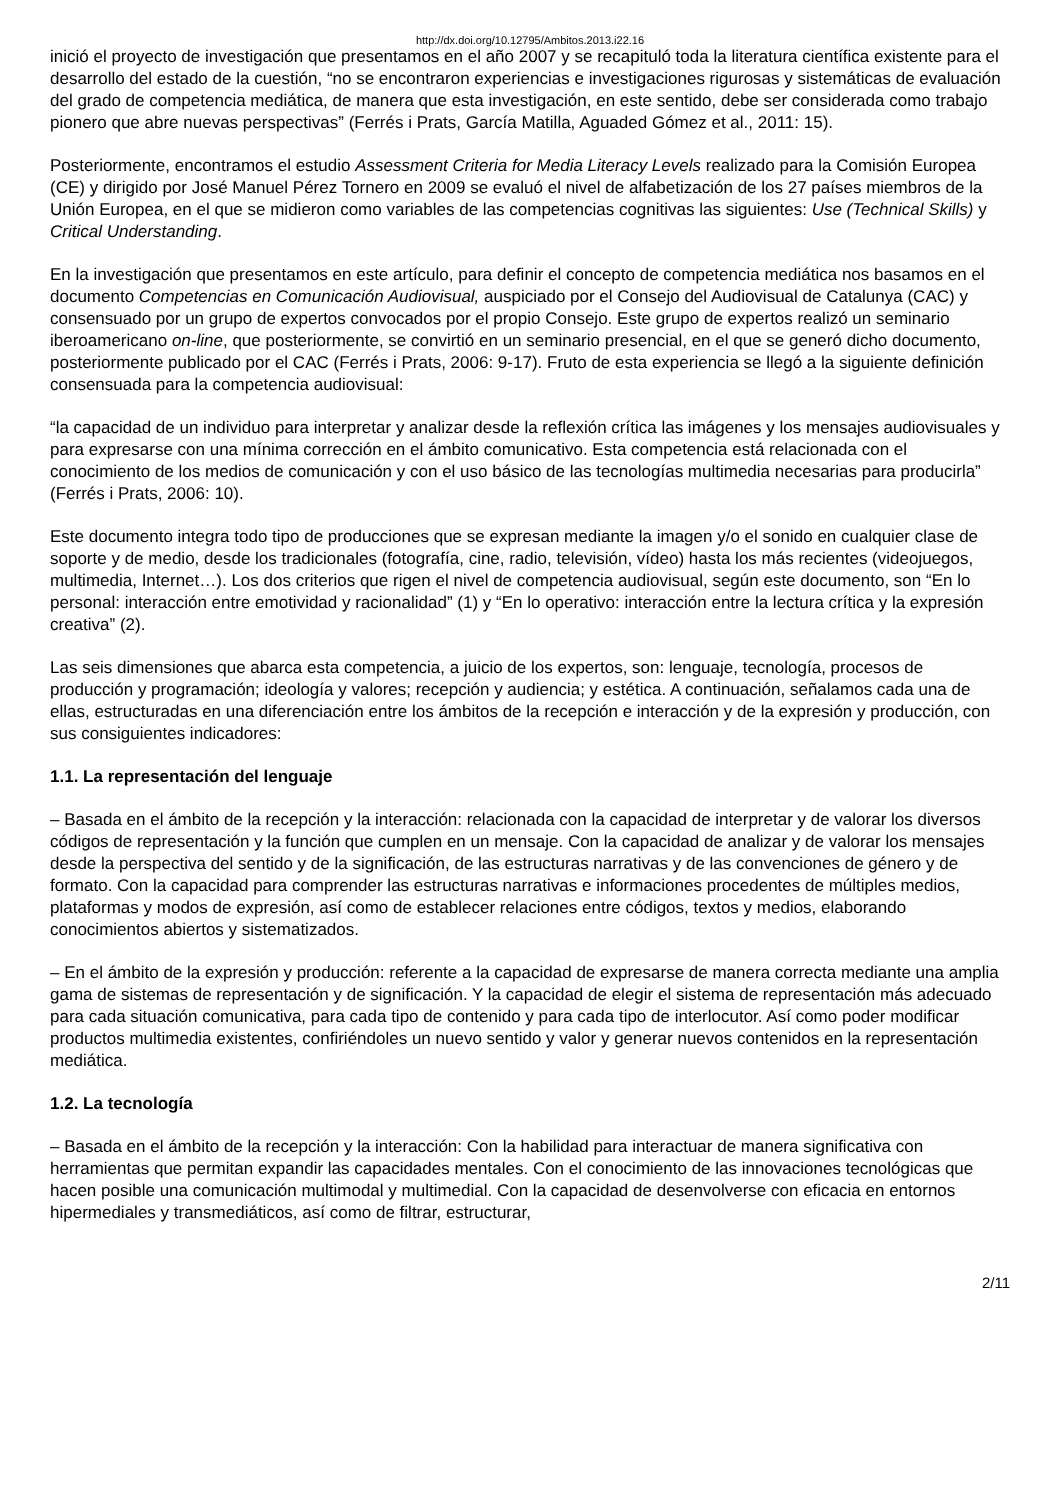http://dx.doi.org/10.12795/Ambitos.2013.i22.16
inició el proyecto de investigación que presentamos en el año 2007 y se recapituló toda la literatura científica existente para el desarrollo del estado de la cuestión, “no se encontraron experiencias e investigaciones rigurosas y sistemáticas de evaluación del grado de competencia mediática, de manera que esta investigación, en este sentido, debe ser considerada como trabajo pionero que abre nuevas perspectivas” (Ferrés i Prats, García Matilla, Aguaded Gómez et al., 2011: 15).
Posteriormente, encontramos el estudio Assessment Criteria for Media Literacy Levels realizado para la Comisión Europea (CE) y dirigido por José Manuel Pérez Tornero en 2009 se evaluó el nivel de alfabetización de los 27 países miembros de la Unión Europea, en el que se midieron como variables de las competencias cognitivas las siguientes: Use (Technical Skills) y Critical Understanding.
En la investigación que presentamos en este artículo, para definir el concepto de competencia mediática nos basamos en el documento Competencias en Comunicación Audiovisual, auspiciado por el Consejo del Audiovisual de Catalunya (CAC) y consensuado por un grupo de expertos convocados por el propio Consejo. Este grupo de expertos realizó un seminario iberoamericano on-line, que posteriormente, se convirtió en un seminario presencial, en el que se generó dicho documento, posteriormente publicado por el CAC (Ferrés i Prats, 2006: 9-17). Fruto de esta experiencia se llegó a la siguiente definición consensuada para la competencia audiovisual:
“la capacidad de un individuo para interpretar y analizar desde la reflexión crítica las imágenes y los mensajes audiovisuales y para expresarse con una mínima corrección en el ámbito comunicativo. Esta competencia está relacionada con el conocimiento de los medios de comunicación y con el uso básico de las tecnologías multimedia necesarias para producirla” (Ferrés i Prats, 2006: 10).
Este documento integra todo tipo de producciones que se expresan mediante la imagen y/o el sonido en cualquier clase de soporte y de medio, desde los tradicionales (fotografía, cine, radio, televisión, vídeo) hasta los más recientes (videojuegos, multimedia, Internet…). Los dos criterios que rigen el nivel de competencia audiovisual, según este documento, son “En lo personal: interacción entre emotividad y racionalidad” (1) y “En lo operativo: interacción entre la lectura crítica y la expresión creativa” (2).
Las seis dimensiones que abarca esta competencia, a juicio de los expertos, son: lenguaje, tecnología, procesos de producción y programación; ideología y valores; recepción y audiencia; y estética. A continuación, señalamos cada una de ellas, estructuradas en una diferenciación entre los ámbitos de la recepción e interacción y de la expresión y producción, con sus consiguientes indicadores:
1.1. La representación del lenguaje
– Basada en el ámbito de la recepción y la interacción: relacionada con la capacidad de interpretar y de valorar los diversos códigos de representación y la función que cumplen en un mensaje. Con la capacidad de analizar y de valorar los mensajes desde la perspectiva del sentido y de la significación, de las estructuras narrativas y de las convenciones de género y de formato. Con la capacidad para comprender las estructuras narrativas e informaciones procedentes de múltiples medios, plataformas y modos de expresión, así como de establecer relaciones entre códigos, textos y medios, elaborando conocimientos abiertos y sistematizados.
– En el ámbito de la expresión y producción: referente a la capacidad de expresarse de manera correcta mediante una amplia gama de sistemas de representación y de significación. Y la capacidad de elegir el sistema de representación más adecuado para cada situación comunicativa, para cada tipo de contenido y para cada tipo de interlocutor. Así como poder modificar productos multimedia existentes, confiriéndoles un nuevo sentido y valor y generar nuevos contenidos en la representación mediática.
1.2. La tecnología
– Basada en el ámbito de la recepción y la interacción: Con la habilidad para interactuar de manera significativa con herramientas que permitan expandir las capacidades mentales. Con el conocimiento de las innovaciones tecnológicas que hacen posible una comunicación multimodal y multimedial. Con la capacidad de desenvolverse con eficacia en entornos hipermediales y transmediáticos, así como de filtrar, estructurar,
2/11